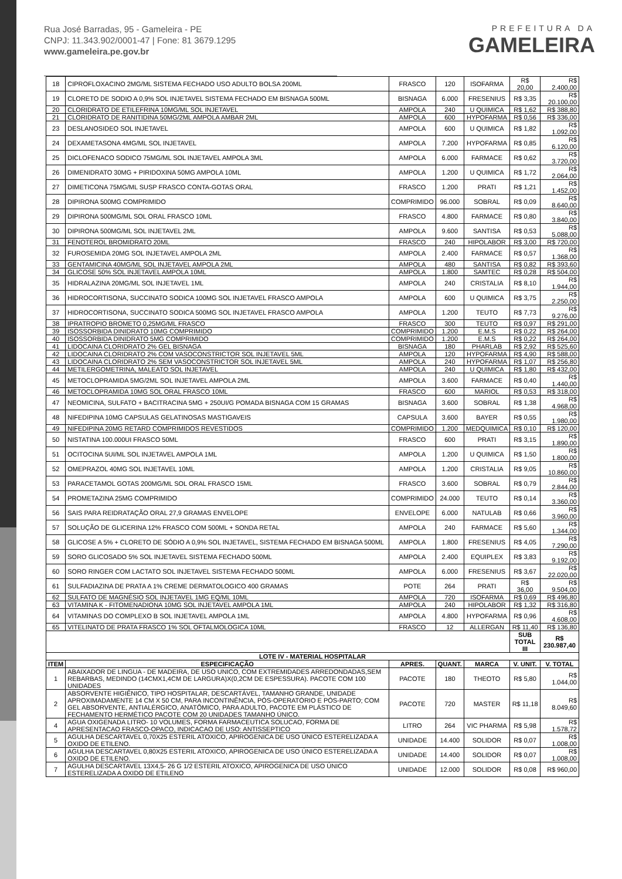Rua José Barradas, 95 - Gameleira - PE
CNPJ: 11.343.902/0001-47 | Fone: 81 3679.1295
www.gameleira.pe.gov.br
PREFEITURA DA
GAMELEIRA
| 18 | CIPROFLOXACINO 2MG/ML SISTEMA FECHADO USO ADULTO BOLSA 200ML | FRASCO | 120 | ISOFARMA | R$ 20,00 | R$ 2.400,00 |
| 19 | CLORETO DE SODIO A 0,9% SOL INJETAVEL SISTEMA FECHADO EM BISNAGA 500ML | BISNAGA | 6.000 | FRESENIUS | R$ 3,35 | R$ 20.100,00 |
| 20 | CLORIDRATO DE ETILEFRINA 10MG/ML SOL INJETAVEL | AMPOLA | 240 | U QUIMICA | R$ 1,62 | R$ 388,80 |
| 21 | CLORIDRATO DE RANITIDINA 50MG/2ML AMPOLA AMBAR 2ML | AMPOLA | 600 | HYPOFARMA | R$ 0,56 | R$ 336,00 |
| 23 | DESLANOSIDEO SOL INJETAVEL | AMPOLA | 600 | U QUIMICA | R$ 1,82 | R$ 1.092,00 |
| 24 | DEXAMETASONA 4MG/ML SOL INJETAVEL | AMPOLA | 7.200 | HYPOFARMA | R$ 0,85 | R$ 6.120,00 |
| 25 | DICLOFENACO SODICO 75MG/ML SOL INJETAVEL AMPOLA 3ML | AMPOLA | 6.000 | FARMACE | R$ 0,62 | R$ 3.720,00 |
| 26 | DIMENIDRATO 30MG + PIRIDOXINA 50MG AMPOLA 10ML | AMPOLA | 1.200 | U QUIMICA | R$ 1,72 | R$ 2.064,00 |
| 27 | DIMETICONA 75MG/ML SUSP FRASCO CONTA-GOTAS ORAL | FRASCO | 1.200 | PRATI | R$ 1,21 | R$ 1.452,00 |
| 28 | DIPIRONA 500MG COMPRIMIDO | COMPRIMIDO | 96.000 | SOBRAL | R$ 0,09 | R$ 8.640,00 |
| 29 | DIPIRONA 500MG/ML SOL ORAL FRASCO 10ML | FRASCO | 4.800 | FARMACE | R$ 0,80 | R$ 3.840,00 |
| 30 | DIPIRONA 500MG/ML SOL INJETAVEL 2ML | AMPOLA | 9.600 | SANTISA | R$ 0,53 | R$ 5.088,00 |
| 31 | FENOTEROL BROMIDRATO 20ML | FRASCO | 240 | HIPOLABOR | R$ 3,00 | R$ 720,00 |
| 32 | FUROSEMIDA 20MG SOL INJETAVEL AMPOLA 2ML | AMPOLA | 2.400 | FARMACE | R$ 0,57 | R$ 1.368,00 |
| 33 | GENTAMICINA 40MG/ML SOL INJETAVEL AMPOLA 2ML | AMPOLA | 480 | SANTISA | R$ 0,82 | R$ 393,60 |
| 34 | GLICOSE 50% SOL INJETAVEL AMPOLA 10ML | AMPOLA | 1.800 | SAMTEC | R$ 0,28 | R$ 504,00 |
| 35 | HIDRALAZINA 20MG/ML SOL INJETAVEL 1ML | AMPOLA | 240 | CRISTALIA | R$ 8,10 | R$ 1.944,00 |
| 36 | HIDROCORTISONA, SUCCINATO SODICA 100MG SOL INJETAVEL FRASCO AMPOLA | AMPOLA | 600 | U QUIMICA | R$ 3,75 | R$ 2.250,00 |
| 37 | HIDROCORTISONA, SUCCINATO SODICA 500MG SOL INJETAVEL FRASCO AMPOLA | AMPOLA | 1.200 | TEUTO | R$ 7,73 | R$ 9.276,00 |
| 38 | IPRATROPIO BROMETO 0,25MG/ML FRASCO | FRASCO | 300 | TEUTO | R$ 0,97 | R$ 291,00 |
| 39 | ISOSSORBIDA DINIDRATO 10MG COMPRIMIDO | COMPRIMIDO | 1.200 | E.M.S | R$ 0,22 | R$ 264,00 |
| 40 | ISOSSORBIDA DINIDRATO 5MG COMPRIMIDO | COMPRIMIDO | 1.200 | E.M.S | R$ 0,22 | R$ 264,00 |
| 41 | LIDOCAINA CLORIDRATO 2% GEL BISNAGA | BISNAGA | 180 | PHARLAB | R$ 2,92 | R$ 525,60 |
| 42 | LIDOCAINA CLORIDRATO 2% COM VASOCONSTRICTOR SOL INJETAVEL 5ML | AMPOLA | 120 | HYPOFARMA | R$ 4,90 | R$ 588,00 |
| 43 | LIDOCAINA CLORIDRATO 2% SEM VASOCONSTRICTOR SOL INJETAVEL 5ML | AMPOLA | 240 | HYPOFARMA | R$ 1,07 | R$ 256,80 |
| 44 | METILERGOMETRINA, MALEATO SOL INJETAVEL | AMPOLA | 240 | U QUIMICA | R$ 1,80 | R$ 432,00 |
| 45 | METOCLOPRAMIDA 5MG/2ML SOL INJETAVEL AMPOLA 2ML | AMPOLA | 3.600 | FARMACE | R$ 0,40 | R$ 1.440,00 |
| 46 | METOCLOPRAMIDA 10MG SOL ORAL FRASCO 10ML | FRASCO | 600 | MARIOL | R$ 0,53 | R$ 318,00 |
| 47 | NEOMICINA, SULFATO + BACITRACINA 5MG + 250UI/G POMADA BISNAGA COM 15 GRAMAS | BISNAGA | 3.600 | SOBRAL | R$ 1,38 | R$ 4.968,00 |
| 48 | NIFEDIPINA 10MG CAPSULAS GELATINOSAS MASTIGAVEIS | CAPSULA | 3.600 | BAYER | R$ 0,55 | R$ 1.980,00 |
| 49 | NIFEDIPINA 20MG RETARD COMPRIMIDOS REVESTIDOS | COMPRIMIDO | 1.200 | MEDQUIMICA | R$ 0,10 | R$ 120,00 |
| 50 | NISTATINA 100.000UI FRASCO 50ML | FRASCO | 600 | PRATI | R$ 3,15 | R$ 1.890,00 |
| 51 | OCITOCINA 5UI/ML SOL INJETAVEL AMPOLA 1ML | AMPOLA | 1.200 | U QUIMICA | R$ 1,50 | R$ 1.800,00 |
| 52 | OMEPRAZOL 40MG SOL INJETAVEL 10ML | AMPOLA | 1.200 | CRISTALIA | R$ 9,05 | R$ 10.860,00 |
| 53 | PARACETAMOL GOTAS 200MG/ML SOL ORAL FRASCO 15ML | FRASCO | 3.600 | SOBRAL | R$ 0,79 | R$ 2.844,00 |
| 54 | PROMETAZINA 25MG COMPRIMIDO | COMPRIMIDO | 24.000 | TEUTO | R$ 0,14 | R$ 3.360,00 |
| 56 | SAIS PARA REIDRATAÇÃO ORAL 27,9 GRAMAS ENVELOPE | ENVELOPE | 6.000 | NATULAB | R$ 0,66 | R$ 3.960,00 |
| 57 | SOLUÇÃO DE GLICERINA 12% FRASCO COM 500ML + SONDA RETAL | AMPOLA | 240 | FARMACE | R$ 5,60 | R$ 1.344,00 |
| 58 | GLICOSE A 5% + CLORETO DE SÓDIO A 0,9% SOL INJETAVEL, SISTEMA FECHADO EM BISNAGA 500ML | AMPOLA | 1.800 | FRESENIUS | R$ 4,05 | R$ 7.290,00 |
| 59 | SORO GLICOSADO 5% SOL INJETAVEL SISTEMA FECHADO 500ML | AMPOLA | 2.400 | EQUIPLEX | R$ 3,83 | R$ 9.192,00 |
| 60 | SORO RINGER COM LACTATO SOL INJETAVEL SISTEMA FECHADO 500ML | AMPOLA | 6.000 | FRESENIUS | R$ 3,67 | R$ 22.020,00 |
| 61 | SULFADIAZINA DE PRATA A 1% CREME DERMATOLOGICO 400 GRAMAS | POTE | 264 | PRATI | R$ 36,00 | R$ 9.504,00 |
| 62 | SULFATO DE MAGNÉSIO SOL INJETAVEL 1MG EQ/ML 10ML | AMPOLA | 720 | ISOFARMA | R$ 0,69 | R$ 496,80 |
| 63 | VITAMINA K - FITOMENADIONA 10MG SOL INJETAVEL AMPOLA 1ML | AMPOLA | 240 | HIPOLABOR | R$ 1,32 | R$ 316,80 |
| 64 | VITAMINAS DO COMPLEXO B SOL INJETAVEL AMPOLA 1ML | AMPOLA | 4.800 | HYPOFARMA | R$ 0,96 | R$ 4.608,00 |
| 65 | VITELINATO DE PRATA FRASCO 1% SOL OFTALMOLOGICA 10ML | FRASCO | 12 | ALLERGAN | R$ 11,40 | R$ 136,80 |
| | | | | | SUB TOTAL III | R$ 230.987,40 |
| LOTE IV - MATERIAL HOSPITALAR | | | | | | |
| ITEM | ESPECIFICAÇÃO | APRES. | QUANT. | MARCA | V. UNIT. | V. TOTAL |
| 1 | ABAIXADOR DE LINGUA - DE MADEIRA, DE USO UNICO, COM EXTREMIDADES ARREDONDADAS,SEM REBARBAS, MEDINDO (14CMX1,4CM DE LARGURA)X(0,2CM DE ESPESSURA). PACOTE COM 100 UNIDADES | PACOTE | 180 | THEOTO | R$ 5,80 | R$ 1.044,00 |
| 2 | ABSORVENTE HIGIÊNICO, TIPO HOSPITALAR, DESCARTÁVEL, TAMANHO GRANDE, UNIDADE APROXIMADAMENTE 14 CM X 50 CM, PARA INCONTINÊNCIA, PÓS-OPERATÓRIO E PÓS-PARTO; COM GEL ABSORVENTE, ANTIALÉRGICO, ANATÔMICO, PARA ADULTO, PACOTE EM PLÁSTICO DE FECHAMENTO HERMÉTICO PACOTE COM 20 UNIDADES TAMANHO ÚNICO. | PACOTE | 720 | MASTER | R$ 11,18 | R$ 8.049,60 |
| 4 | AGUA OXIGENADA LITRO- 10 VOLUMES, FORMA FARMACEUTICA SOLUCAO, FORMA DE APRESENTACAO FRASCO-OPACO, INDICACAO DE USO: ANTISSEPTICO | LITRO | 264 | VIC PHARMA | R$ 5,98 | R$ 1.578,72 |
| 5 | AGULHA DESCARTAVEL 0,70X25 ESTERIL ATOXICO, APIROGENICA DE USO ÚNICO ESTERELIZADA A OXIDO DE ETILENO. | UNIDADE | 14.400 | SOLIDOR | R$ 0,07 | R$ 1.008,00 |
| 6 | AGULHA DESCARTAVEL 0,80X25 ESTERIL ATOXICO, APIROGENICA DE USO ÚNICO ESTERELIZADA A OXIDO DE ETILENO. | UNIDADE | 14.400 | SOLIDOR | R$ 0,07 | R$ 1.008,00 |
| 7 | AGULHA DESCARTAVEL 13X4,5- 26 G 1/2 ESTERIL ATOXICO, APIROGENICA DE USO ÚNICO ESTERELIZADA A OXIDO DE ETILENO | UNIDADE | 12.000 | SOLIDOR | R$ 0,08 | R$ 960,00 |